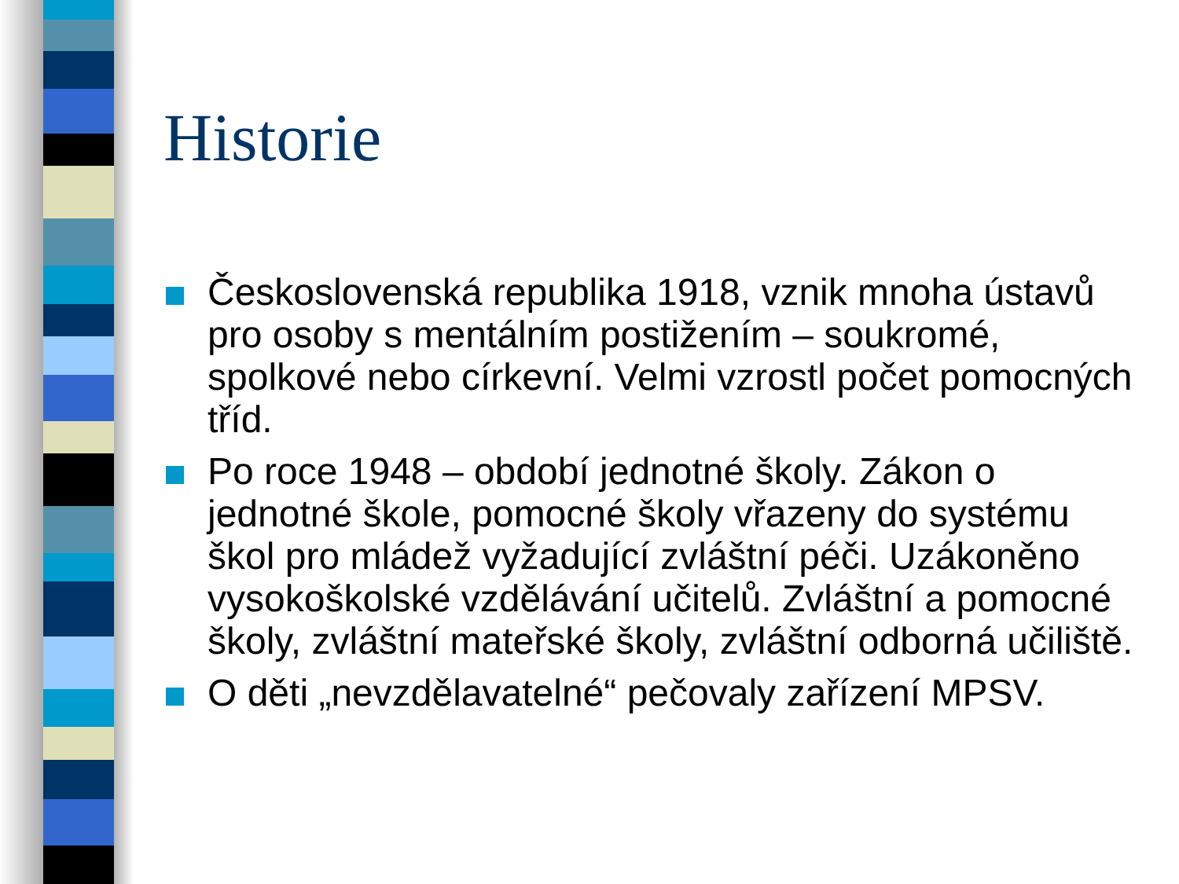Historie
Československá republika 1918, vznik mnoha ústavů pro osoby s mentálním postižením – soukromé, spolkové nebo církevní. Velmi vzrostl počet pomocných tříd.
Po roce 1948 – období jednotné školy. Zákon o jednotné škole, pomocné školy vřazeny do systému škol pro mládež vyžadující zvláštní péči. Uzákoněno vysokoškolské vzdělávání učitelů. Zvláštní a pomocné školy, zvláštní mateřské školy, zvláštní odborná učiliště.
O děti „nevzdělavatelné“ pečovaly zařízení MPSV.